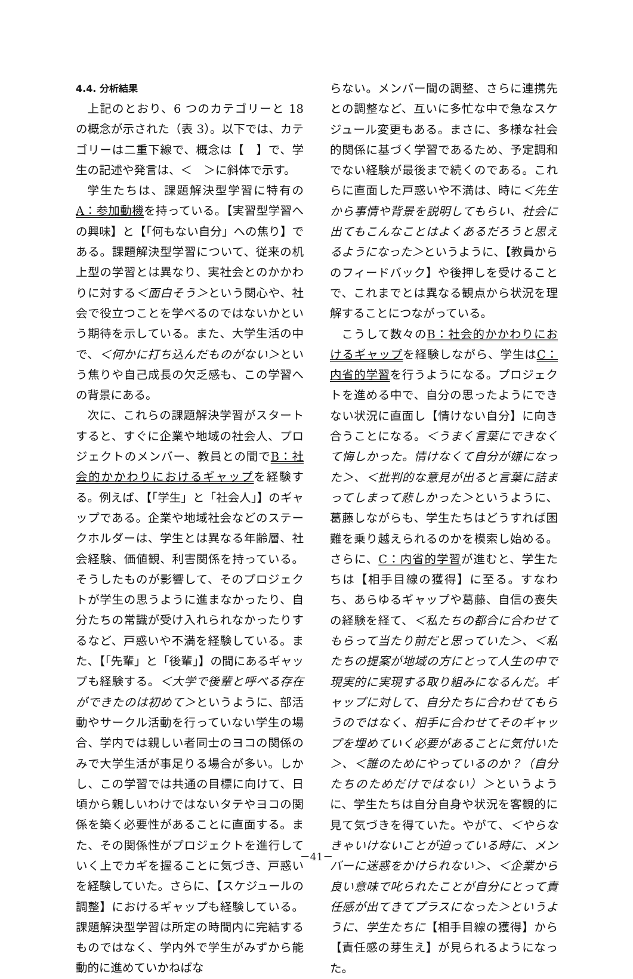4.4. 分析結果
上記のとおり、6 つのカテゴリーと 18 の概念が示された（表 3）。以下では、カテゴリーは二重下線で、概念は【　】で、学生の記述や発言は、＜　＞に斜体で示す。
学生たちは、課題解決型学習に特有のA：参加動機を持っている。【実習型学習への興味】と【「何もない自分」への焦り】である。課題解決型学習について、従来の机上型の学習とは異なり、実社会とのかかわりに対する＜面白そう＞という関心や、社会で役立つことを学べるのではないかという期待を示している。また、大学生活の中で、＜何かに打ち込んだものがない＞という焦りや自己成長の欠乏感も、この学習への背景にある。
次に、これらの課題解決学習がスタートすると、すぐに企業や地域の社会人、プロジェクトのメンバー、教員との間でB：社会的かかわりにおけるギャップを経験する。例えば、【「学生」と「社会人」】のギャップである。企業や地域社会などのステークホルダーは、学生とは異なる年齢層、社会経験、価値観、利害関係を持っている。そうしたものが影響して、そのプロジェクトが学生の思うように進まなかったり、自分たちの常識が受け入れられなかったりするなど、戸惑いや不満を経験している。また、【「先輩」と「後輩」】の間にあるギャップも経験する。＜大学で後輩と呼べる存在ができたのは初めて＞というように、部活動やサークル活動を行っていない学生の場合、学内では親しい者同士のヨコの関係のみで大学生活が事足りる場合が多い。しかし、この学習では共通の目標に向けて、日頃から親しいわけではないタテやヨコの関係を築く必要性があることに直面する。また、その関係性がプロジェクトを進行していく上でカギを握ることに気づき、戸惑いを経験していた。さらに、【スケジュールの調整】におけるギャップも経験している。課題解決型学習は所定の時間内に完結するものではなく、学内外で学生がみずから能動的に進めていかねばな
らない。メンバー間の調整、さらに連携先との調整など、互いに多忙な中で急なスケジュール変更もある。まさに、多様な社会的関係に基づく学習であるため、予定調和でない経験が最後まで続くのである。これらに直面した戸惑いや不満は、時に＜先生から事情や背景を説明してもらい、社会に出てもこんなことはよくあるだろうと思えるようになった＞というように、【教員からのフィードバック】や後押しを受けることで、これまでとは異なる観点から状況を理解することにつながっている。
こうして数々のB：社会的かかわりにおけるギャップを経験しながら、学生はC：内省的学習を行うようになる。プロジェクトを進める中で、自分の思ったようにできない状況に直面し【情けない自分】に向き合うことになる。＜うまく言葉にできなくて悔しかった。情けなくて自分が嫌になった＞、＜批判的な意見が出ると言葉に詰まってしまって悲しかった＞というように、葛藤しながらも、学生たちはどうすれば困難を乗り越えられるのかを模索し始める。さらに、C：内省的学習が進むと、学生たちは【相手目線の獲得】に至る。すなわち、あらゆるギャップや葛藤、自信の喪失の経験を経て、＜私たちの都合に合わせてもらって当たり前だと思っていた＞、＜私たちの提案が地域の方にとって人生の中で現実的に実現する取り組みになるんだ。ギャップに対して、自分たちに合わせてもらうのではなく、相手に合わせてそのギャップを埋めていく必要があることに気付いた＞、＜誰のためにやっているのか？（自分たちのためだけではない）＞というように、学生たちは自分自身や状況を客観的に見て気づきを得ていた。やがて、＜やらなきゃいけないことが迫っている時に、メンバーに迷惑をかけられない＞、＜企業から良い意味で叱られたことが自分にとって責任感が出てきてプラスになった＞というように、学生たちに【相手目線の獲得】から【責任感の芽生え】が見られるようになった。
－41－